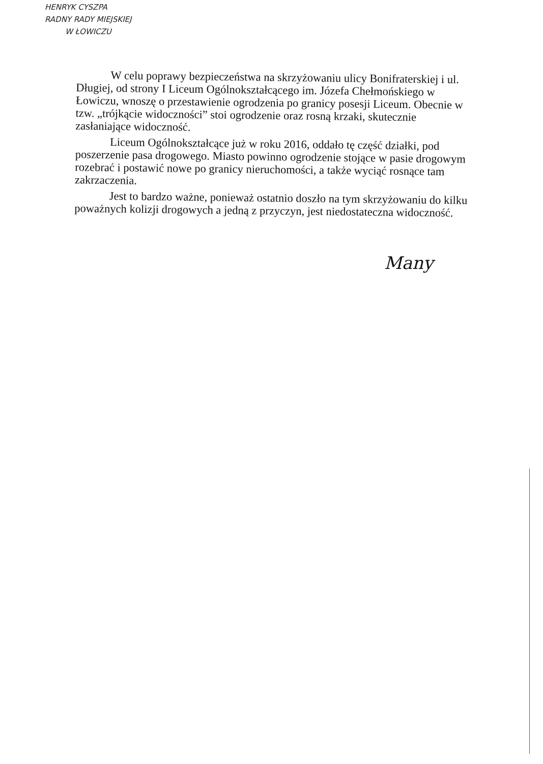HENRYK CYSZPA
RADNY RADY MIEJSKIEJ
W ŁOWICZU
W celu poprawy bezpieczeństwa na skrzyżowaniu ulicy Bonifraterskiej i ul. Długiej, od strony I Liceum Ogólnokształcącego im. Józefa Chełmońskiego w Łowiczu, wnoszę o przestawienie ogrodzenia po granicy posesji Liceum. Obecnie w tzw. „trójkącie widoczności” stoi ogrodzenie oraz rosną krzaki, skutecznie zasłaniające widoczność.
Liceum Ogólnokształcące już w roku 2016, oddało tę część działki, pod poszerzenie pasa drogowego. Miasto powinno ogrodzenie stojące w pasie drogowym rozebrać i postawić nowe po granicy nieruchomości, a także wyciąć rosnące tam zakrzaczenia.
Jest to bardzo ważne, ponieważ ostatnio doszło na tym skrzyżowaniu do kilku poważnych kolizji drogowych a jedną z przyczyn, jest niedostateczna widoczność.
Many